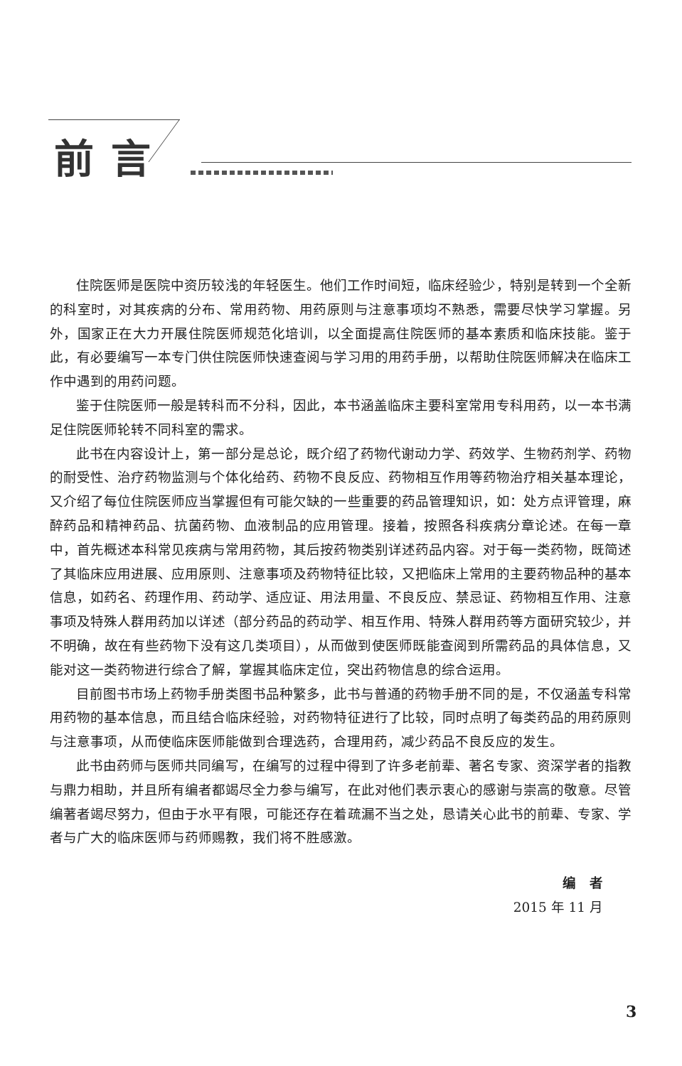前言
住院医师是医院中资历较浅的年轻医生。他们工作时间短，临床经验少，特别是转到一个全新的科室时，对其疾病的分布、常用药物、用药原则与注意事项均不熟悉，需要尽快学习掌握。另外，国家正在大力开展住院医师规范化培训，以全面提高住院医师的基本素质和临床技能。鉴于此，有必要编写一本专门供住院医师快速查阅与学习用的用药手册，以帮助住院医师解决在临床工作中遇到的用药问题。
鉴于住院医师一般是转科而不分科，因此，本书涵盖临床主要科室常用专科用药，以一本书满足住院医师轮转不同科室的需求。
此书在内容设计上，第一部分是总论，既介绍了药物代谢动力学、药效学、生物药剂学、药物的耐受性、治疗药物监测与个体化给药、药物不良反应、药物相互作用等药物治疗相关基本理论，又介绍了每位住院医师应当掌握但有可能欠缺的一些重要的药品管理知识，如：处方点评管理，麻醉药品和精神药品、抗菌药物、血液制品的应用管理。接着，按照各科疾病分章论述。在每一章中，首先概述本科常见疾病与常用药物，其后按药物类别详述药品内容。对于每一类药物，既简述了其临床应用进展、应用原则、注意事项及药物特征比较，又把临床上常用的主要药物品种的基本信息，如药名、药理作用、药动学、适应证、用法用量、不良反应、禁忌证、药物相互作用、注意事项及特殊人群用药加以详述（部分药品的药动学、相互作用、特殊人群用药等方面研究较少，并不明确，故在有些药物下没有这几类项目），从而做到使医师既能查阅到所需药品的具体信息，又能对这一类药物进行综合了解，掌握其临床定位，突出药物信息的综合运用。
目前图书市场上药物手册类图书品种繁多，此书与普通的药物手册不同的是，不仅涵盖专科常用药物的基本信息，而且结合临床经验，对药物特征进行了比较，同时点明了每类药品的用药原则与注意事项，从而使临床医师能做到合理选药，合理用药，减少药品不良反应的发生。
此书由药师与医师共同编写，在编写的过程中得到了许多老前辈、著名专家、资深学者的指教与鼎力相助，并且所有编者都竭尽全力参与编写，在此对他们表示衷心的感谢与崇高的敬意。尽管编著者竭尽努力，但由于水平有限，可能还存在着疏漏不当之处，恳请关心此书的前辈、专家、学者与广大的临床医师与药师赐教，我们将不胜感激。
编　者
2015 年 11 月
3